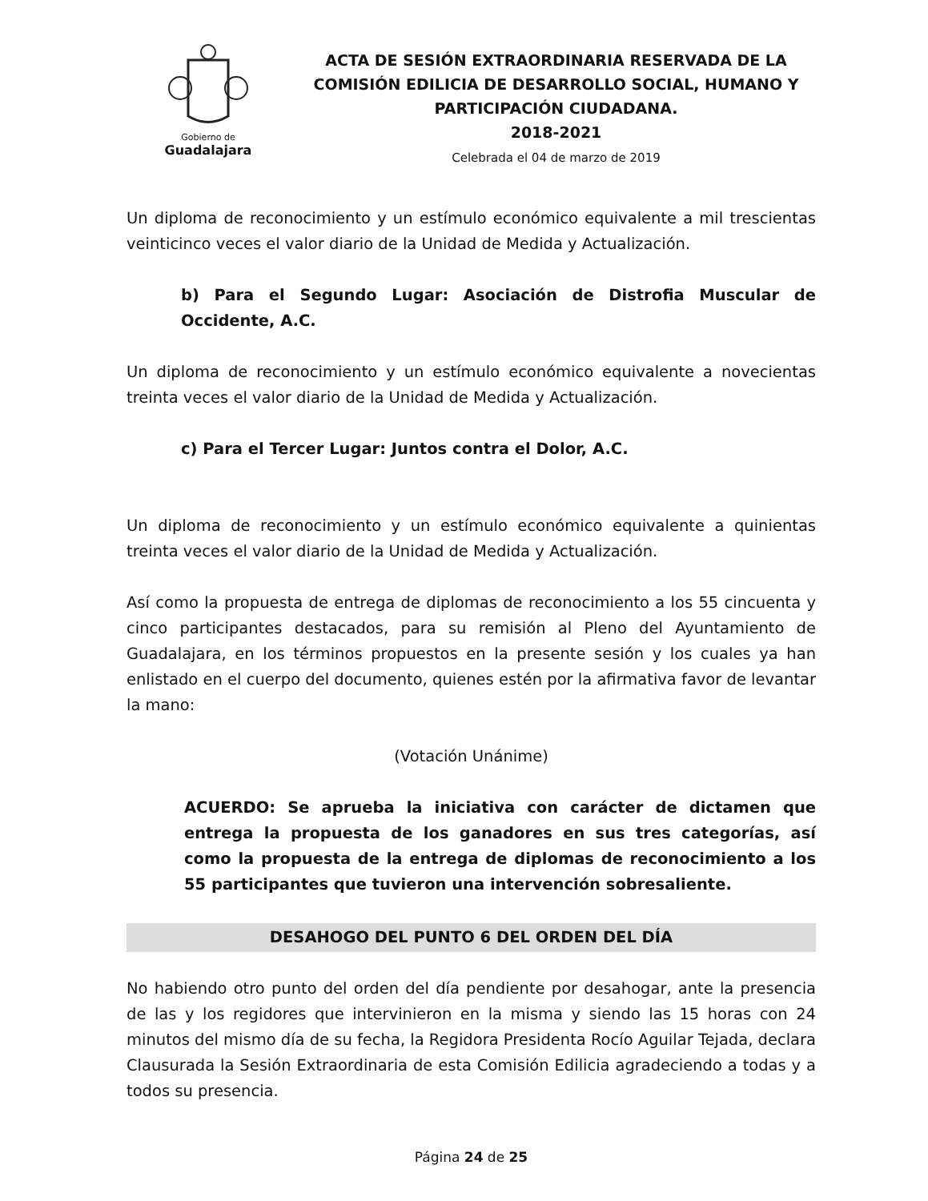Gobierno de
Guadalajara
ACTA DE SESIÓN EXTRAORDINARIA RESERVADA DE LA COMISIÓN EDILICIA DE DESARROLLO SOCIAL, HUMANO Y PARTICIPACIÓN CIUDADANA.
2018-2021
Celebrada el 04 de marzo de 2019
Un diploma de reconocimiento y un estímulo económico equivalente a mil trescientas veinticinco veces el valor diario de la Unidad de Medida y Actualización.
b) Para el Segundo Lugar: Asociación de Distrofia Muscular de Occidente, A.C.
Un diploma de reconocimiento y un estímulo económico equivalente a novecientas treinta veces el valor diario de la Unidad de Medida y Actualización.
c) Para el Tercer Lugar: Juntos contra el Dolor, A.C.
Un diploma de reconocimiento y un estímulo económico equivalente a quinientas treinta veces el valor diario de la Unidad de Medida y Actualización.
Así como la propuesta de entrega de diplomas de reconocimiento a los 55 cincuenta y cinco participantes destacados, para su remisión al Pleno del Ayuntamiento de Guadalajara, en los términos propuestos en la presente sesión y los cuales ya han enlistado en el cuerpo del documento, quienes estén por la afirmativa favor de levantar la mano:
(Votación Unánime)
ACUERDO: Se aprueba la iniciativa con carácter de dictamen que entrega la propuesta de los ganadores en sus tres categorías, así como la propuesta de la entrega de diplomas de reconocimiento a los 55 participantes que tuvieron una intervención sobresaliente.
DESAHOGO DEL PUNTO 6 DEL ORDEN DEL DÍA
No habiendo otro punto del orden del día pendiente por desahogar, ante la presencia de las y los regidores que intervinieron en la misma y siendo las 15 horas con 24 minutos del mismo día de su fecha, la Regidora Presidenta Rocío Aguilar Tejada, declara Clausurada la Sesión Extraordinaria de esta Comisión Edilicia agradeciendo a todas y a todos su presencia.
Página 24 de 25